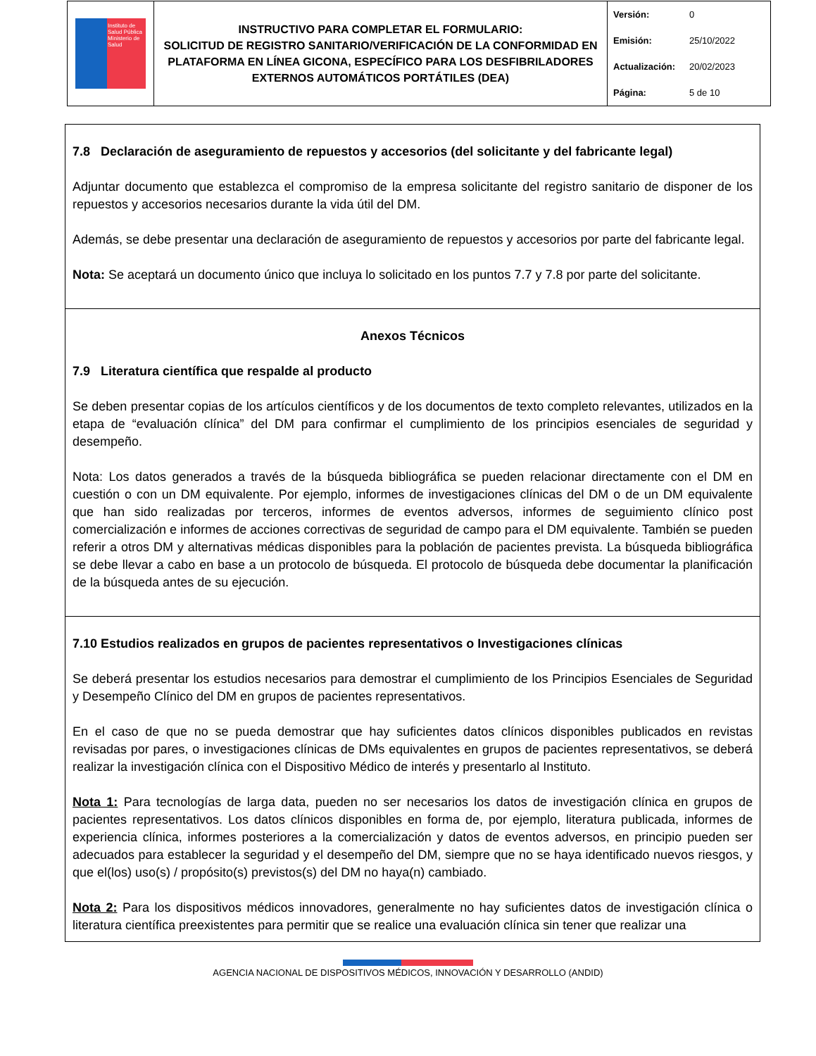| Instituto de Salud Pública Ministerio de Salud | INSTRUCTIVO PARA COMPLETAR EL FORMULARIO: SOLICITUD DE REGISTRO SANITARIO/VERIFICACIÓN DE LA CONFORMIDAD EN PLATAFORMA EN LÍNEA GICONA, ESPECÍFICO PARA LOS DESFIBRILADORES EXTERNOS AUTOMÁTICOS PORTÁTILES (DEA) | Versión: 0 Emisión: 25/10/2022 Actualización: 20/02/2023 Página: 5 de 10 |
7.8 Declaración de aseguramiento de repuestos y accesorios (del solicitante y del fabricante legal)
Adjuntar documento que establezca el compromiso de la empresa solicitante del registro sanitario de disponer de los repuestos y accesorios necesarios durante la vida útil del DM.
Además, se debe presentar una declaración de aseguramiento de repuestos y accesorios por parte del fabricante legal.
Nota: Se aceptará un documento único que incluya lo solicitado en los puntos 7.7 y 7.8 por parte del solicitante.
Anexos Técnicos
7.9 Literatura científica que respalde al producto
Se deben presentar copias de los artículos científicos y de los documentos de texto completo relevantes, utilizados en la etapa de “evaluación clínica” del DM para confirmar el cumplimiento de los principios esenciales de seguridad y desempeño.
Nota: Los datos generados a través de la búsqueda bibliográfica se pueden relacionar directamente con el DM en cuestión o con un DM equivalente. Por ejemplo, informes de investigaciones clínicas del DM o de un DM equivalente que han sido realizadas por terceros, informes de eventos adversos, informes de seguimiento clínico post comercialización e informes de acciones correctivas de seguridad de campo para el DM equivalente. También se pueden referir a otros DM y alternativas médicas disponibles para la población de pacientes prevista. La búsqueda bibliográfica se debe llevar a cabo en base a un protocolo de búsqueda. El protocolo de búsqueda debe documentar la planificación de la búsqueda antes de su ejecución.
7.10 Estudios realizados en grupos de pacientes representativos o Investigaciones clínicas
Se deberá presentar los estudios necesarios para demostrar el cumplimiento de los Principios Esenciales de Seguridad y Desempeño Clínico del DM en grupos de pacientes representativos.
En el caso de que no se pueda demostrar que hay suficientes datos clínicos disponibles publicados en revistas revisadas por pares, o investigaciones clínicas de DMs equivalentes en grupos de pacientes representativos, se deberá realizar la investigación clínica con el Dispositivo Médico de interés y presentarlo al Instituto.
Nota 1: Para tecnologías de larga data, pueden no ser necesarios los datos de investigación clínica en grupos de pacientes representativos. Los datos clínicos disponibles en forma de, por ejemplo, literatura publicada, informes de experiencia clínica, informes posteriores a la comercialización y datos de eventos adversos, en principio pueden ser adecuados para establecer la seguridad y el desempeño del DM, siempre que no se haya identificado nuevos riesgos, y que el(los) uso(s) / propósito(s) previstos(s) del DM no haya(n) cambiado.
Nota 2: Para los dispositivos médicos innovadores, generalmente no hay suficientes datos de investigación clínica o literatura científica preexistentes para permitir que se realice una evaluación clínica sin tener que realizar una
AGENCIA NACIONAL DE DISPOSITIVOS MÉDICOS, INNOVACIÓN Y DESARROLLO (ANDID)